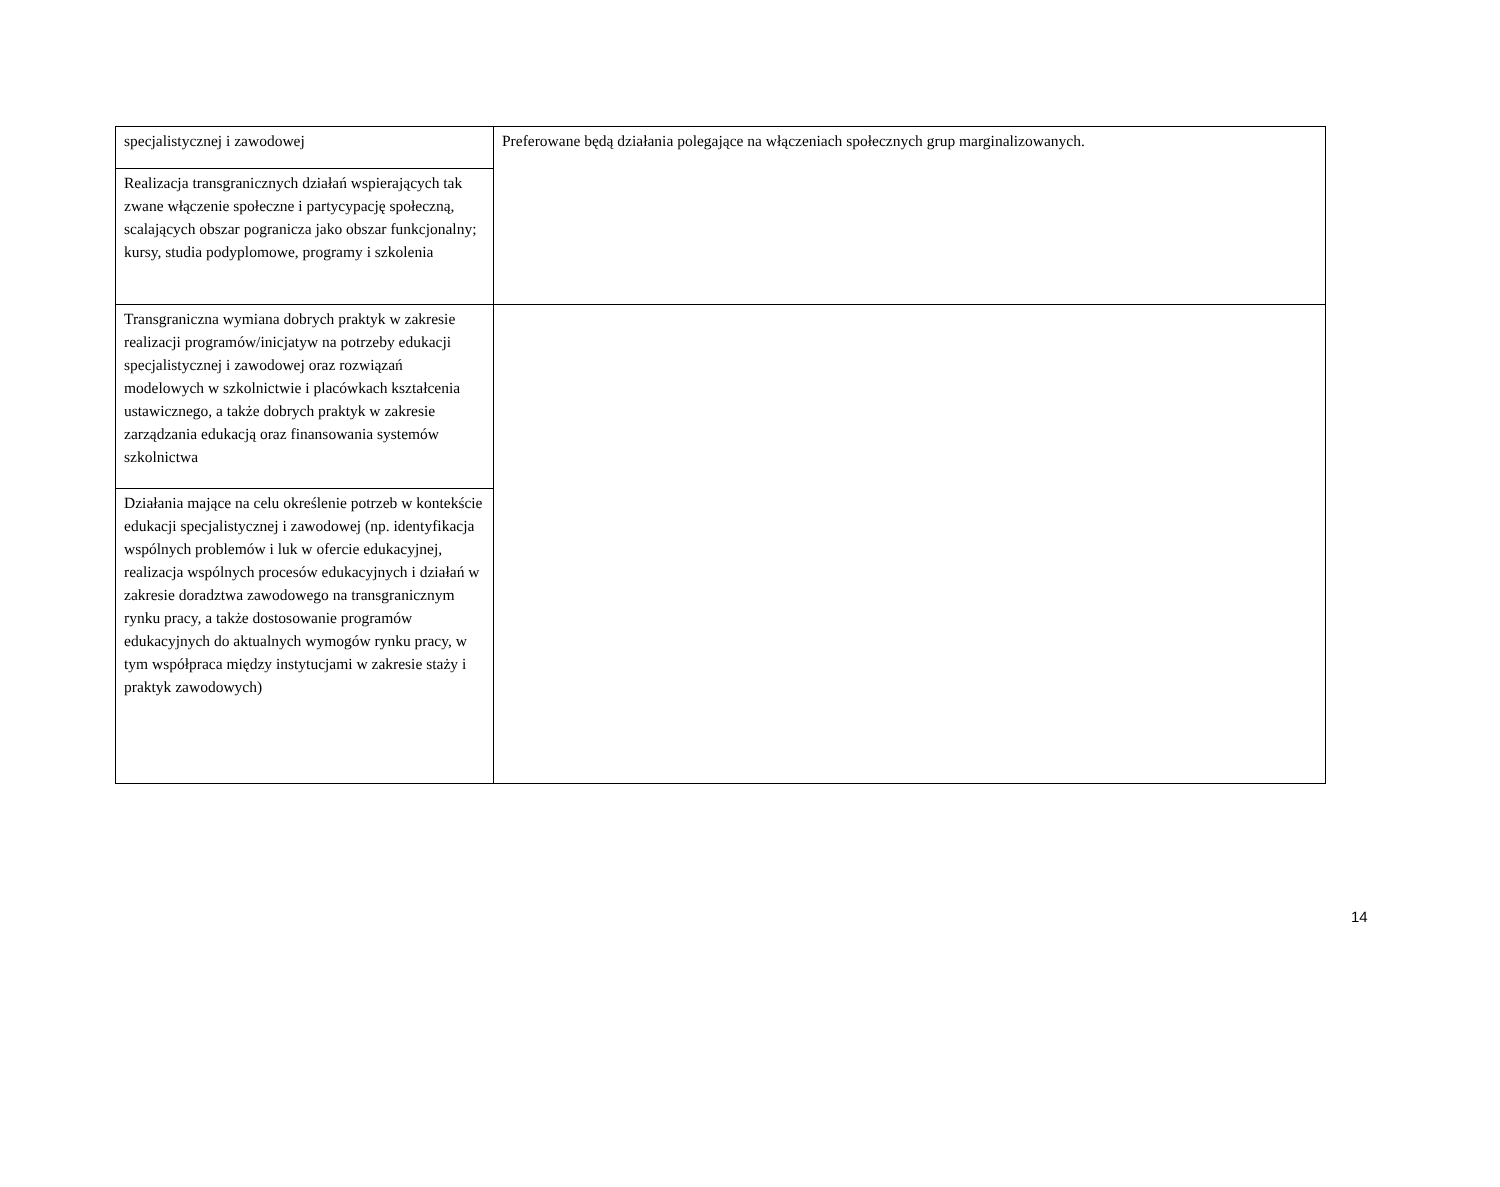| specjalistycznej i zawodowej | Preferowane będą działania polegające na włączeniach społecznych grup marginalizowanych. |
| Realizacja transgranicznych działań wspierających tak zwane włączenie społeczne i partycypację społeczną, scalających obszar pogranicza jako obszar funkcjonalny; kursy, studia podyplomowe, programy i szkolenia | |
| Transgraniczna wymiana dobrych praktyk w zakresie realizacji programów/inicjatyw na potrzeby edukacji specjalistycznej i zawodowej oraz rozwiązań modelowych w szkolnictwie i placówkach kształcenia ustawicznego, a także dobrych praktyk w zakresie zarządzania edukacją oraz finansowania systemów szkolnictwa | |
| Działania mające na celu określenie potrzeb w kontekście edukacji specjalistycznej i zawodowej (np. identyfikacja wspólnych problemów i luk w ofercie edukacyjnej, realizacja wspólnych procesów edukacyjnych i działań w zakresie doradztwa zawodowego na transgranicznym rynku pracy, a także dostosowanie programów edukacyjnych do aktualnych wymogów rynku pracy, w tym współpraca między instytucjami w zakresie staży i praktyk zawodowych) | |
14